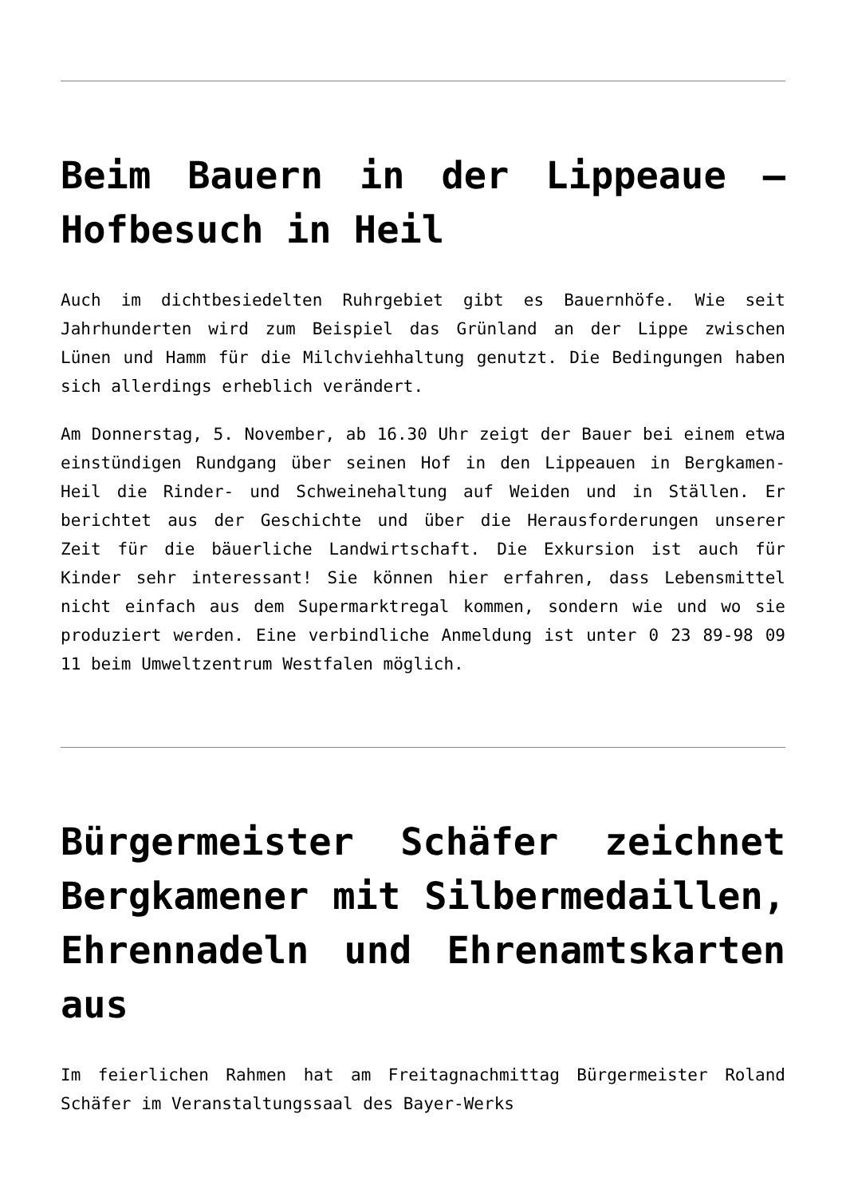Beim Bauern in der Lippeaue – Hofbesuch in Heil
Auch im dichtbesiedelten Ruhrgebiet gibt es Bauernhöfe. Wie seit Jahrhunderten wird zum Beispiel das Grünland an der Lippe zwischen Lünen und Hamm für die Milchviehhaltung genutzt. Die Bedingungen haben sich allerdings erheblich verändert.
Am Donnerstag, 5. November, ab 16.30 Uhr zeigt der Bauer bei einem etwa einstündigen Rundgang über seinen Hof in den Lippeauen in Bergkamen-Heil die Rinder- und Schweinehaltung auf Weiden und in Ställen. Er berichtet aus der Geschichte und über die Herausforderungen unserer Zeit für die bäuerliche Landwirtschaft. Die Exkursion ist auch für Kinder sehr interessant! Sie können hier erfahren, dass Lebensmittel nicht einfach aus dem Supermarktregal kommen, sondern wie und wo sie produziert werden. Eine verbindliche Anmeldung ist unter 0 23 89-98 09 11 beim Umweltzentrum Westfalen möglich.
Bürgermeister Schäfer zeichnet Bergkamener mit Silbermedaillen, Ehrennadeln und Ehrenamtskarten aus
Im feierlichen Rahmen hat am Freitagnachmittag Bürgermeister Roland Schäfer im Veranstaltungssaal des Bayer-Werks